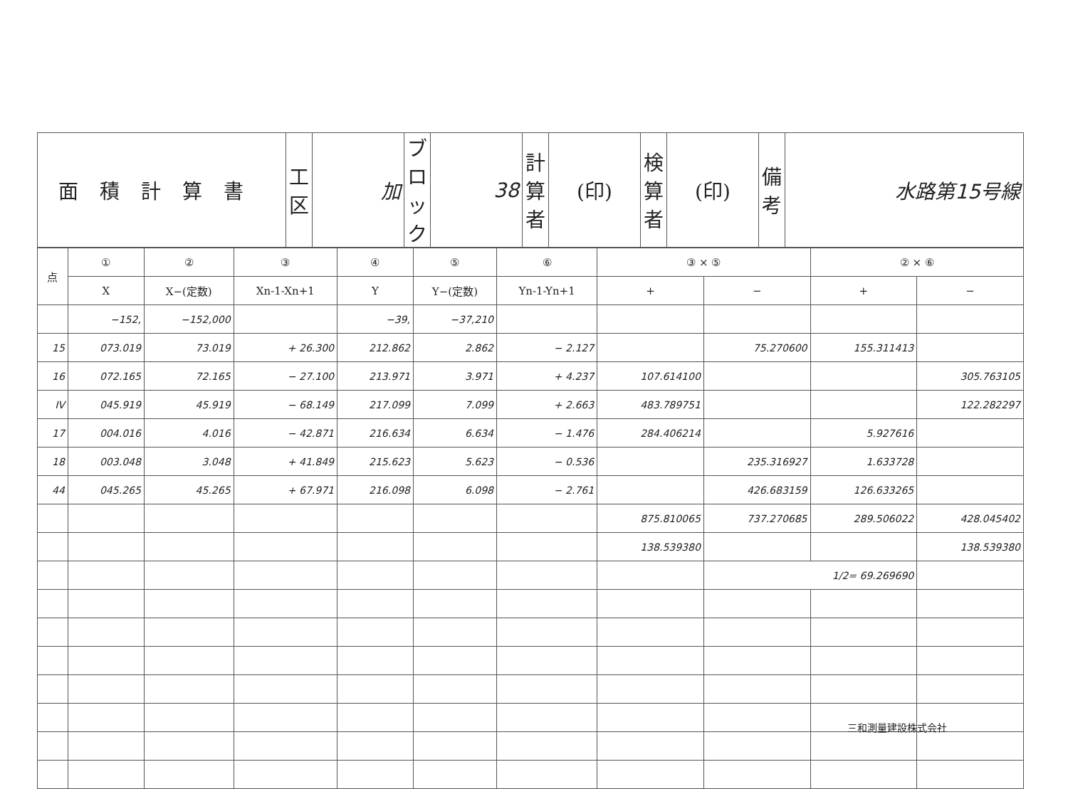| 面積計算書 | 工 区 | 加 | ブロック | 38 | 計算者 | (印) | 検算者 | (印) | 備考 | 水路第15号線 |
| 点 | ① | ② | ③ | ④ | ⑤ | ⑥ | ③ × ⑤ | | ② × ⑥ | |
| --- | --- | --- | --- | --- | --- | --- | --- | --- | --- | --- |
| | X | X−(定数) | Xn-1-Xn+1 | Y | Y−(定数) | Yn-1-Yn+1 | + | − | + | − |
| | −152, | −152,000 | | −39, | −37,210 | | | | | |
| 15 | 073.019 | 73.019 | + 26.300 | 212.862 | 2.862 | − 2.127 | | 75.270600 | 155.311413 | |
| 16 | 072.165 | 72.165 | − 27.100 | 213.971 | 3.971 | + 4.237 | 107.614100 | | | 305.763105 |
| IV | 045.919 | 45.919 | − 68.149 | 217.099 | 7.099 | + 2.663 | 483.789751 | | | 122.282297 |
| 17 | 004.016 | 4.016 | − 42.871 | 216.634 | 6.634 | − 1.476 | 284.406214 | | 5.927616 | |
| 18 | 003.048 | 3.048 | + 41.849 | 215.623 | 5.623 | − 0.536 | | 235.316927 | 1.633728 | |
| 44 | 045.265 | 45.265 | + 67.971 | 216.098 | 6.098 | − 2.761 | | 426.683159 | 126.633265 | |
| | | | | | | | 875.810065 | 737.270685 | 289.506022 | 428.045402 |
| | | | | | | | 138.539380 | | | 138.539380 |
| | | | | | | | | 1/2= 69.269690 | | |
三和測量建設株式会社